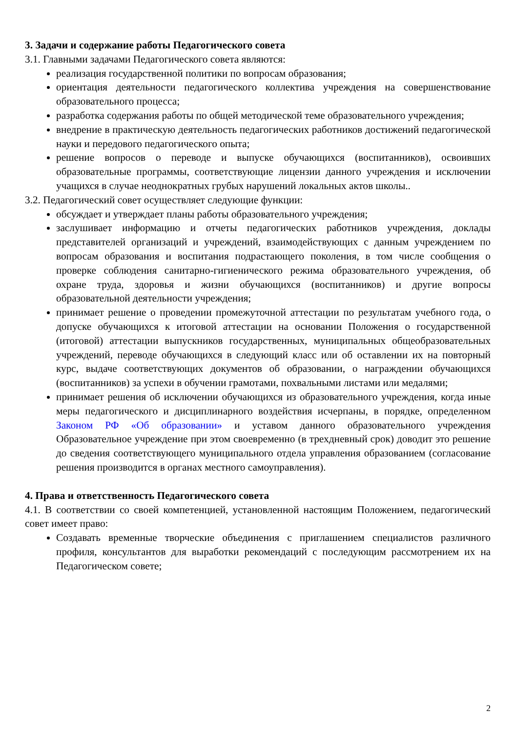3. Задачи и содержание работы Педагогического совета
3.1. Главными задачами Педагогического совета являются:
реализация государственной политики по вопросам образования;
ориентация деятельности педагогического коллектива учреждения на совершенствование образовательного процесса;
разработка содержания работы по общей методической теме образовательного учреждения;
внедрение в практическую деятельность педагогических работников достижений педагогической науки и передового педагогического опыта;
решение вопросов о переводе и выпуске обучающихся (воспитанников), освоивших образовательные программы, соответствующие лицензии данного учреждения и исключении учащихся в случае неоднократных грубых нарушений локальных актов школы..
3.2. Педагогический совет осуществляет следующие функции:
обсуждает и утверждает планы работы образовательного учреждения;
заслушивает информацию и отчеты педагогических работников учреждения, доклады представителей организаций и учреждений, взаимодействующих с данным учреждением по вопросам образования и воспитания подрастающего поколения, в том числе сообщения о проверке соблюдения санитарно-гигиенического режима образовательного учреждения, об охране труда, здоровья и жизни обучающихся (воспитанников) и другие вопросы образовательной деятельности учреждения;
принимает решение о проведении промежуточной аттестации по результатам учебного года, о допуске обучающихся к итоговой аттестации на основании Положения о государственной (итоговой) аттестации выпускников государственных, муниципальных общеобразовательных учреждений, переводе обучающихся в следующий класс или об оставлении их на повторный курс, выдаче соответствующих документов об образовании, о награждении обучающихся (воспитанников) за успехи в обучении грамотами, похвальными листами или медалями;
принимает решения об исключении обучающихся из образовательного учреждения, когда иные меры педагогического и дисциплинарного воздействия исчерпаны, в порядке, определенном Законом РФ «Об образовании» и уставом данного образовательного учреждения Образовательное учреждение при этом своевременно (в трехдневный срок) доводит это решение до сведения соответствующего муниципального отдела управления образованием (согласование решения производится в органах местного самоуправления).
4. Права и ответственность Педагогического совета
4.1. В соответствии со своей компетенцией, установленной настоящим Положением, педагогический совет имеет право:
Создавать временные творческие объединения с приглашением специалистов различного профиля, консультантов для выработки рекомендаций с последующим рассмотрением их на Педагогическом совете;
2